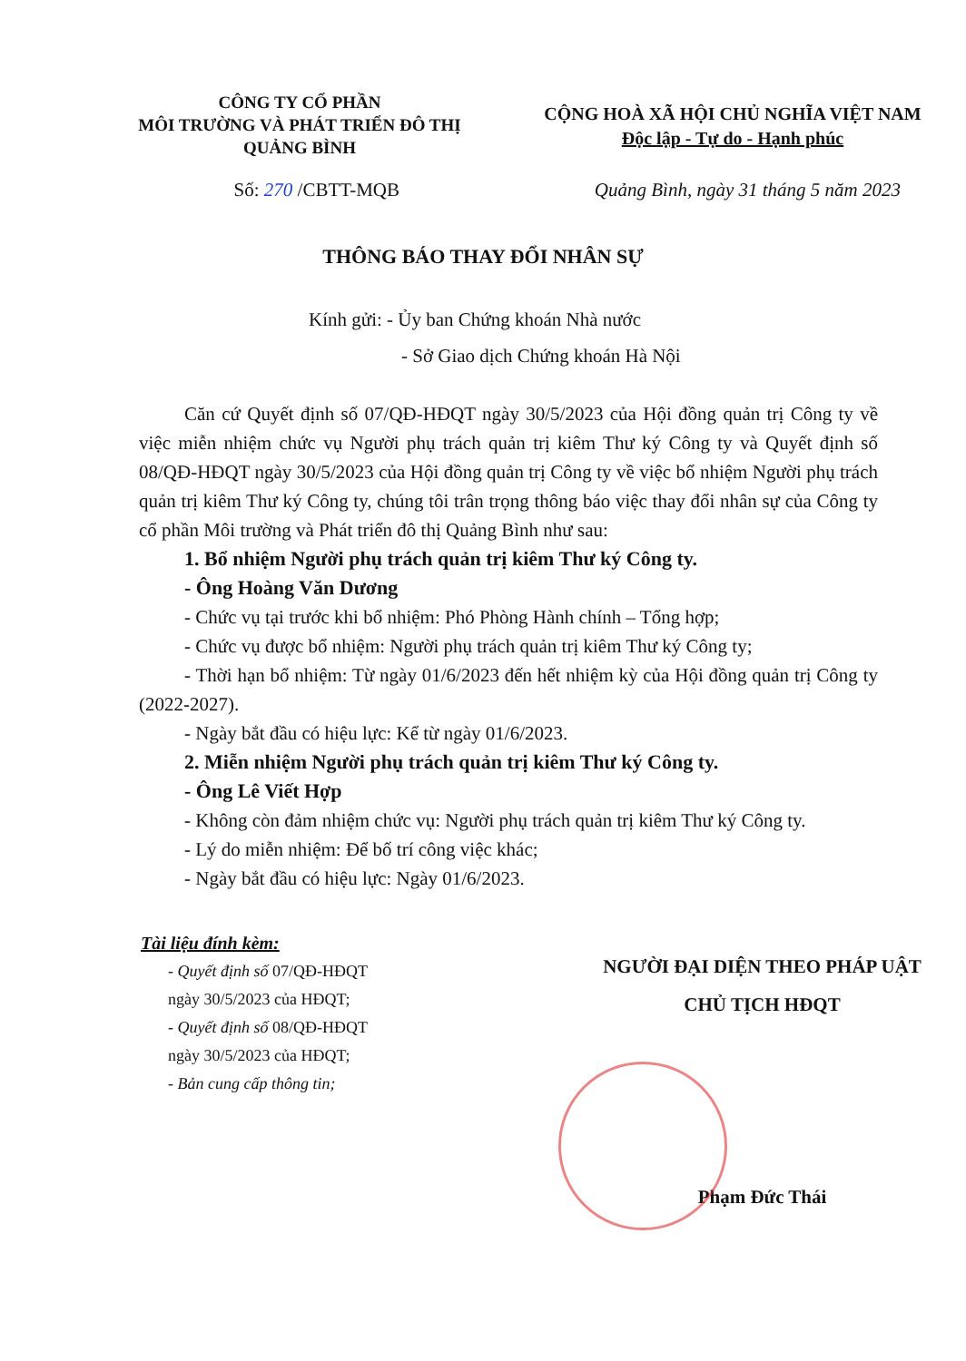CÔNG TY CỔ PHẦN
MÔI TRƯỜNG VÀ PHÁT TRIỂN ĐÔ THỊ
QUẢNG BÌNH
CỘNG HOÀ XÃ HỘI CHỦ NGHĨA VIỆT NAM
Độc lập - Tự do - Hạnh phúc
Số: 270 /CBTT-MQB Quảng Bình, ngày 31 tháng 5 năm 2023
THÔNG BÁO THAY ĐỔI NHÂN SỰ
Kính gửi: - Ủy ban Chứng khoán Nhà nước
- Sở Giao dịch Chứng khoán Hà Nội
Căn cứ Quyết định số 07/QĐ-HĐQT ngày 30/5/2023 của Hội đồng quản trị Công ty về việc miễn nhiệm chức vụ Người phụ trách quản trị kiêm Thư ký Công ty và Quyết định số 08/QĐ-HĐQT ngày 30/5/2023 của Hội đồng quản trị Công ty về việc bổ nhiệm Người phụ trách quản trị kiêm Thư ký Công ty, chúng tôi trân trọng thông báo việc thay đổi nhân sự của Công ty cổ phần Môi trường và Phát triển đô thị Quảng Bình như sau:
1. Bổ nhiệm Người phụ trách quản trị kiêm Thư ký Công ty.
- Ông Hoàng Văn Dương
- Chức vụ tại trước khi bổ nhiệm: Phó Phòng Hành chính – Tổng hợp;
- Chức vụ được bổ nhiệm: Người phụ trách quản trị kiêm Thư ký Công ty;
- Thời hạn bổ nhiệm: Từ ngày 01/6/2023 đến hết nhiệm kỳ của Hội đồng quản trị Công ty (2022-2027).
- Ngày bắt đầu có hiệu lực: Kể từ ngày 01/6/2023.
2. Miễn nhiệm Người phụ trách quản trị kiêm Thư ký Công ty.
- Ông Lê Viết Hợp
- Không còn đảm nhiệm chức vụ: Người phụ trách quản trị kiêm Thư ký Công ty.
- Lý do miễn nhiệm: Để bố trí công việc khác;
- Ngày bắt đầu có hiệu lực: Ngày 01/6/2023.
Tài liệu đính kèm:
- Quyết định số 07/QĐ-HĐQT
ngày 30/5/2023 của HĐQT;
- Quyết định số 08/QĐ-HĐQT
ngày 30/5/2023 của HĐQT;
- Bản cung cấp thông tin;
NGƯỜI ĐẠI DIỆN THEO PHÁP UẬT
CHỦ TỊCH HĐQT
Phạm Đức Thái